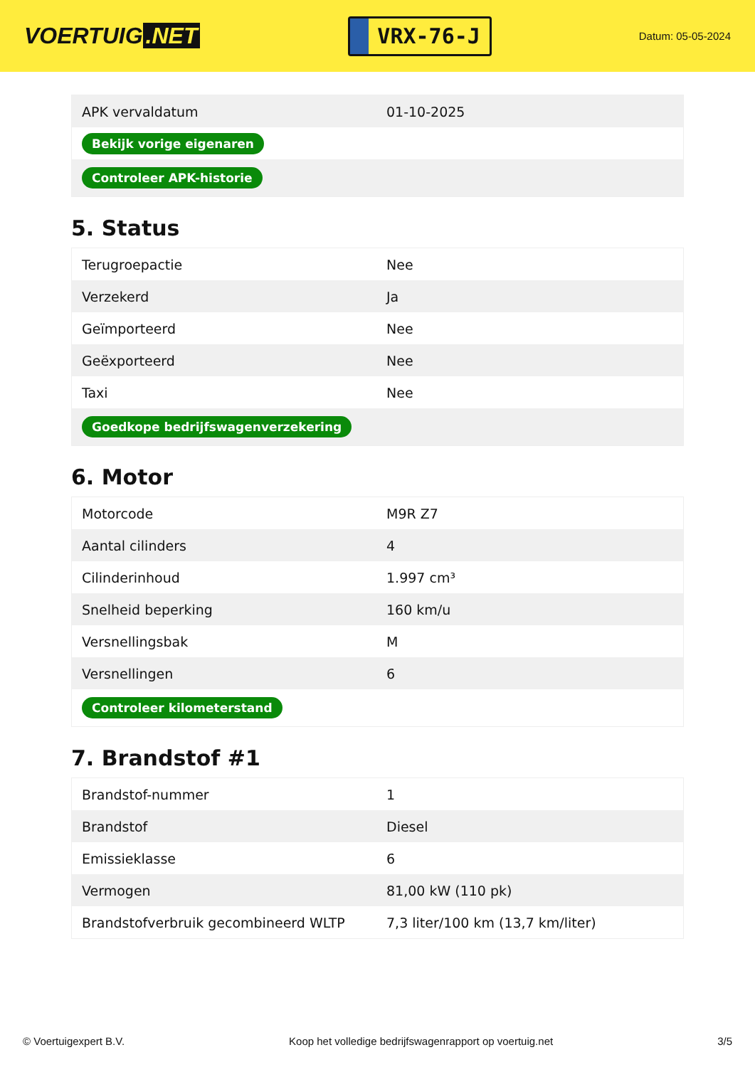VOERTUIG.NET
VRX-76-J
Datum: 05-05-2024
| APK vervaldatum | 01-10-2025 |
| Bekijk vorige eigenaren | |
| Controleer APK-historie | |
5. Status
| Terugroepactie | Nee |
| Verzekerd | Ja |
| Geïmporteerd | Nee |
| Geëxporteerd | Nee |
| Taxi | Nee |
| Goedkope bedrijfswagenverzekering | |
6. Motor
| Motorcode | M9R Z7 |
| Aantal cilinders | 4 |
| Cilinderinhoud | 1.997 cm³ |
| Snelheid beperking | 160 km/u |
| Versnellingsbak | M |
| Versnellingen | 6 |
| Controleer kilometerstand | |
7. Brandstof #1
| Brandstof-nummer | 1 |
| Brandstof | Diesel |
| Emissieklasse | 6 |
| Vermogen | 81,00 kW (110 pk) |
| Brandstofverbruik gecombineerd WLTP | 7,3 liter/100 km (13,7 km/liter) |
© Voertuigexpert B.V. Koop het volledige bedrijfswagenrapport op voertuig.net 3/5